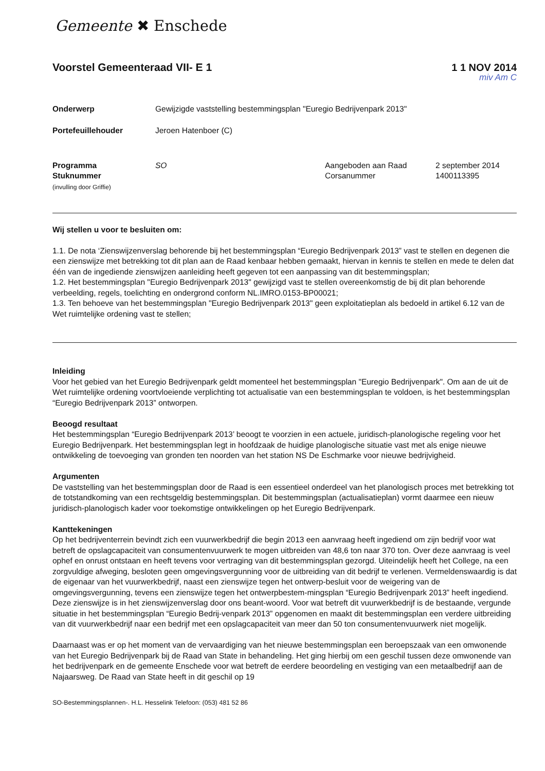Gemeente ✖ Enschede
Voorstel Gemeenteraad VII- E 1 1 1 NOV 2014
miv Am C
| Onderwerp | Gewijzigde vaststelling bestemmingsplan "Euregio Bedrijvenpark 2013" |
| Portefeuillehouder | Jeroen Hatenboer (C) |
| Programma | SO | Aangeboden aan Raad | 2 september 2014 |
| Stuknummer (invulling door Griffie) | | Corsanummer | 1400113395 |
Wij stellen u voor te besluiten om:
1.1. De nota ‘Zienswijzenverslag behorende bij het bestemmingsplan “Euregio Bedrijvenpark 2013” vast te stellen en degenen die een zienswijze met betrekking tot dit plan aan de Raad kenbaar hebben gemaakt, hiervan in kennis te stellen en mede te delen dat één van de ingediende zienswijzen aanleiding heeft gegeven tot een aanpassing van dit bestemmingsplan;
1.2. Het bestemmingsplan "Euregio Bedrijvenpark 2013" gewijzigd vast te stellen overeenkomstig de bij dit plan behorende verbeelding, regels, toelichting en ondergrond conform NL.IMRO.0153-BP00021;
1.3. Ten behoeve van het bestemmingsplan "Euregio Bedrijvenpark 2013" geen exploitatieplan als bedoeld in artikel 6.12 van de Wet ruimtelijke ordening vast te stellen;
Inleiding
Voor het gebied van het Euregio Bedrijvenpark geldt momenteel het bestemmingsplan "Euregio Bedrijvenpark". Om aan de uit de Wet ruimtelijke ordening voortvloeiende verplichting tot actualisatie van een bestemmingsplan te voldoen, is het bestemmingsplan “Euregio Bedrijvenpark 2013” ontworpen.
Beoogd resultaat
Het bestemmingsplan “Euregio Bedrijvenpark 2013’ beoogt te voorzien in een actuele, juridisch-planologische regeling voor het Euregio Bedrijvenpark. Het bestemmingsplan legt in hoofdzaak de huidige planologische situatie vast met als enige nieuwe ontwikkeling de toevoeging van gronden ten noorden van het station NS De Eschmarke voor nieuwe bedrijvigheid.
Argumenten
De vaststelling van het bestemmingsplan door de Raad is een essentieel onderdeel van het planologisch proces met betrekking tot de totstandkoming van een rechtsgeldig bestemmingsplan. Dit bestemmingsplan (actualisatieplan) vormt daarmee een nieuw juridisch-planologisch kader voor toekomstige ontwikkelingen op het Euregio Bedrijvenpark.
Kanttekeningen
Op het bedrijventerrein bevindt zich een vuurwerkbedrijf die begin 2013 een aanvraag heeft ingediend om zijn bedrijf voor wat betreft de opslagcapaciteit van consumentenvuurwerk te mogen uitbreiden van 48,6 ton naar 370 ton. Over deze aanvraag is veel ophef en onrust ontstaan en heeft tevens voor vertraging van dit bestemmingsplan gezorgd. Uiteindelijk heeft het College, na een zorgvuldige afweging, besloten geen omgevingsvergunning voor de uitbreiding van dit bedrijf te verlenen. Vermeldenswaardig is dat de eigenaar van het vuurwerkbedrijf, naast een zienswijze tegen het ontwerp-besluit voor de weigering van de omgevingsvergunning, tevens een zienswijze tegen het ontwerpbestem-mingsplan “Euregio Bedrijvenpark 2013” heeft ingediend. Deze zienswijze is in het zienswijzenverslag door ons beant-woord. Voor wat betreft dit vuurwerkbedrijf is de bestaande, vergunde situatie in het bestemmingsplan “Euregio Bedrij-venpark 2013” opgenomen en maakt dit bestemmingsplan een verdere uitbreiding van dit vuurwerkbedrijf naar een bedrijf met een opslagcapaciteit van meer dan 50 ton consumentenvuurwerk niet mogelijk.
Daarnaast was er op het moment van de vervaardiging van het nieuwe bestemmingsplan een beroepszaak van een omwonende van het Euregio Bedrijvenpark bij de Raad van State in behandeling. Het ging hierbij om een geschil tussen deze omwonende van het bedrijvenpark en de gemeente Enschede voor wat betreft de eerdere beoordeling en vestiging van een metaalbedrijf aan de Najaarsweg. De Raad van State heeft in dit geschil op 19
SO-Bestemmingsplannen-. H.L. Hesselink Telefoon: (053) 481 52 86